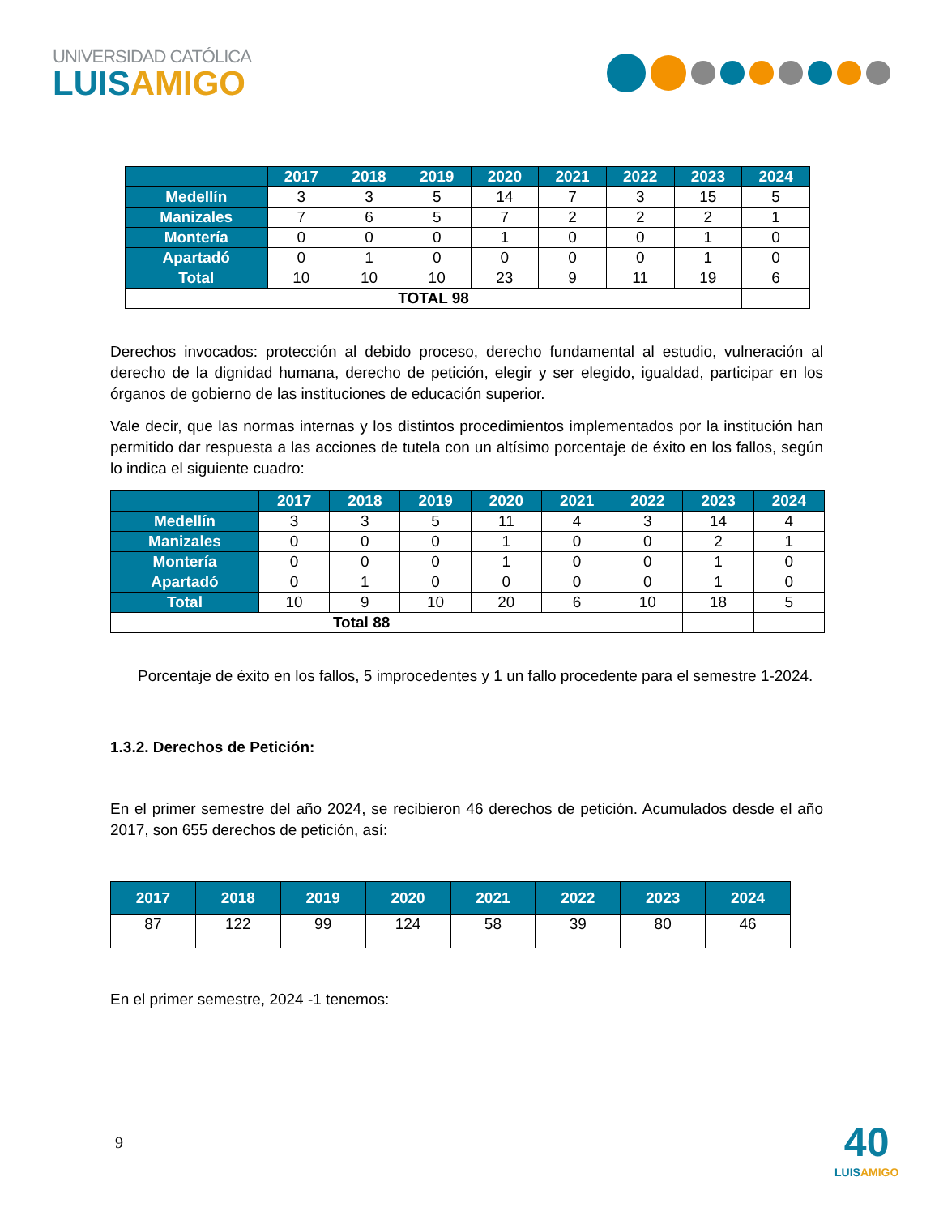UNIVERSIDAD CATÓLICA
LUISAMIGO
| | 2017 | 2018 | 2019 | 2020 | 2021 | 2022 | 2023 | 2024 |
| --- | --- | --- | --- | --- | --- | --- | --- | --- |
| Medellín | 3 | 3 | 5 | 14 | 7 | 3 | 15 | 5 |
| Manizales | 7 | 6 | 5 | 7 | 2 | 2 | 2 | 1 |
| Montería | 0 | 0 | 0 | 1 | 0 | 0 | 1 | 0 |
| Apartadó | 0 | 1 | 0 | 0 | 0 | 0 | 1 | 0 |
| Total | 10 | 10 | 10 | 23 | 9 | 11 | 19 | 6 |
| TOTAL 98 | | | | | | | | |
Derechos invocados: protección al debido proceso, derecho fundamental al estudio, vulneración al derecho de la dignidad humana, derecho de petición, elegir y ser elegido, igualdad, participar en los órganos de gobierno de las instituciones de educación superior.
Vale decir, que las normas internas y los distintos procedimientos implementados por la institución han permitido dar respuesta a las acciones de tutela con un altísimo porcentaje de éxito en los fallos, según lo indica el siguiente cuadro:
| | 2017 | 2018 | 2019 | 2020 | 2021 | 2022 | 2023 | 2024 |
| --- | --- | --- | --- | --- | --- | --- | --- | --- |
| Medellín | 3 | 3 | 5 | 11 | 4 | 3 | 14 | 4 |
| Manizales | 0 | 0 | 0 | 1 | 0 | 0 | 2 | 1 |
| Montería | 0 | 0 | 0 | 1 | 0 | 0 | 1 | 0 |
| Apartadó | 0 | 1 | 0 | 0 | 0 | 0 | 1 | 0 |
| Total | 10 | 9 | 10 | 20 | 6 | 10 | 18 | 5 |
| Total 88 | | | | | | | | |
Porcentaje de éxito en los fallos, 5 improcedentes y 1 un fallo procedente para el semestre 1-2024.
1.3.2. Derechos de Petición:
En el primer semestre del año 2024, se recibieron 46 derechos de petición. Acumulados desde el año 2017, son 655 derechos de petición, así:
| 2017 | 2018 | 2019 | 2020 | 2021 | 2022 | 2023 | 2024 |
| --- | --- | --- | --- | --- | --- | --- | --- |
| 87 | 122 | 99 | 124 | 58 | 39 | 80 | 46 |
En el primer semestre, 2024 -1 tenemos:
9
40
LUISAMIGO